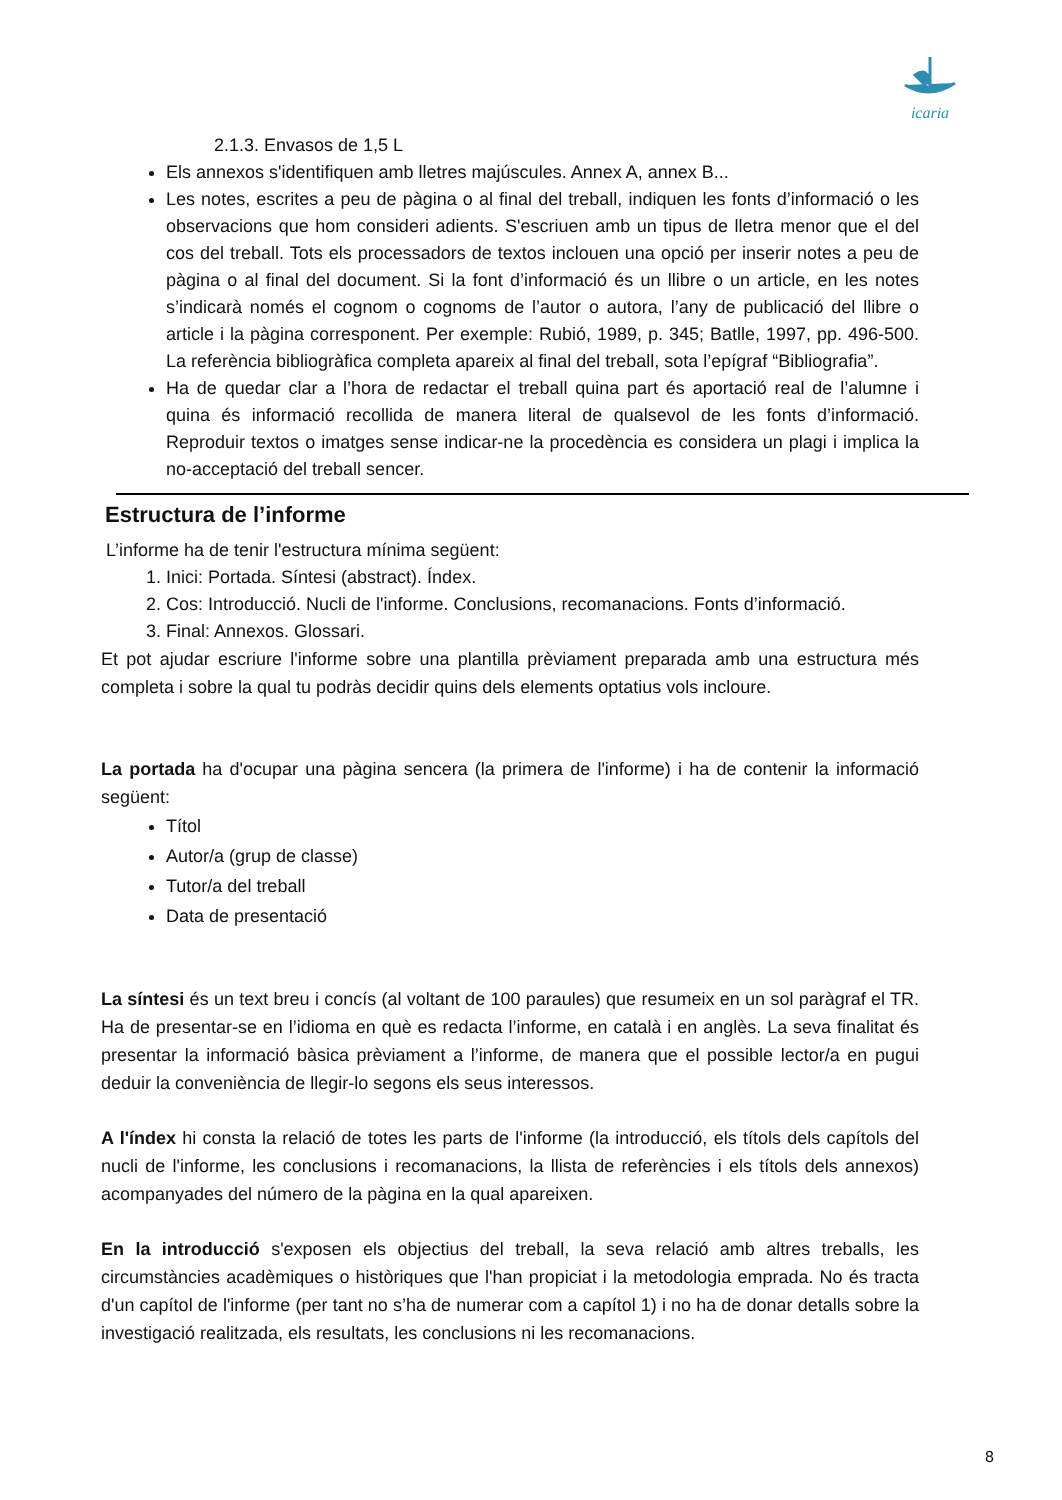icaria
2.1.3. Envasos de 1,5 L
Els annexos s'identifiquen amb lletres majúscules. Annex A, annex B...
Les notes, escrites a peu de pàgina o al final del treball, indiquen les fonts d’informació o les observacions que hom consideri adients. S'escriuen amb un tipus de lletra menor que el del cos del treball. Tots els processadors de textos inclouen una opció per inserir notes a peu de pàgina o al final del document. Si la font d’informació és un llibre o un article, en les notes s’indicarà només el cognom o cognoms de l’autor o autora, l’any de publicació del llibre o article i la pàgina corresponent. Per exemple: Rubió, 1989, p. 345; Batlle, 1997, pp. 496-500. La referència bibliogràfica completa apareix al final del treball, sota l’epígraf “Bibliografia”.
Ha de quedar clar a l’hora de redactar el treball quina part és aportació real de l’alumne i quina és informació recollida de manera literal de qualsevol de les fonts d’informació. Reproduir textos o imatges sense indicar-ne la procedència es considera un plagi i implica la no-acceptació del treball sencer.
Estructura de l’informe
L’informe ha de tenir l'estructura mínima següent:
1. Inici: Portada. Síntesi (abstract). Índex.
2. Cos: Introducció. Nucli de l'informe. Conclusions, recomanacions. Fonts d’informació.
3. Final: Annexos. Glossari.
Et pot ajudar escriure l'informe sobre una plantilla prèviament preparada amb una estructura més completa i sobre la qual tu podràs decidir quins dels elements optatius vols incloure.
La portada ha d'ocupar una pàgina sencera (la primera de l'informe) i ha de contenir la informació següent:
Títol
Autor/a (grup de classe)
Tutor/a del treball
Data de presentació
La síntesi és un text breu i concís (al voltant de 100 paraules) que resumeix en un sol paràgraf el TR. Ha de presentar-se en l’idioma en què es redacta l’informe, en català i en anglès. La seva finalitat és presentar la informació bàsica prèviament a l’informe, de manera que el possible lector/a en pugui deduir la conveniència de llegir-lo segons els seus interessos.
A l'índex hi consta la relació de totes les parts de l'informe (la introducció, els títols dels capítols del nucli de l'informe, les conclusions i recomanacions, la llista de referències i els títols dels annexos) acompanyades del número de la pàgina en la qual apareixen.
En la introducció s'exposen els objectius del treball, la seva relació amb altres treballs, les circumstàncies acadèmiques o històriques que l'han propiciat i la metodologia emprada. No és tracta d'un capítol de l'informe (per tant no s’ha de numerar com a capítol 1) i no ha de donar detalls sobre la investigació realitzada, els resultats, les conclusions ni les recomanacions.
8